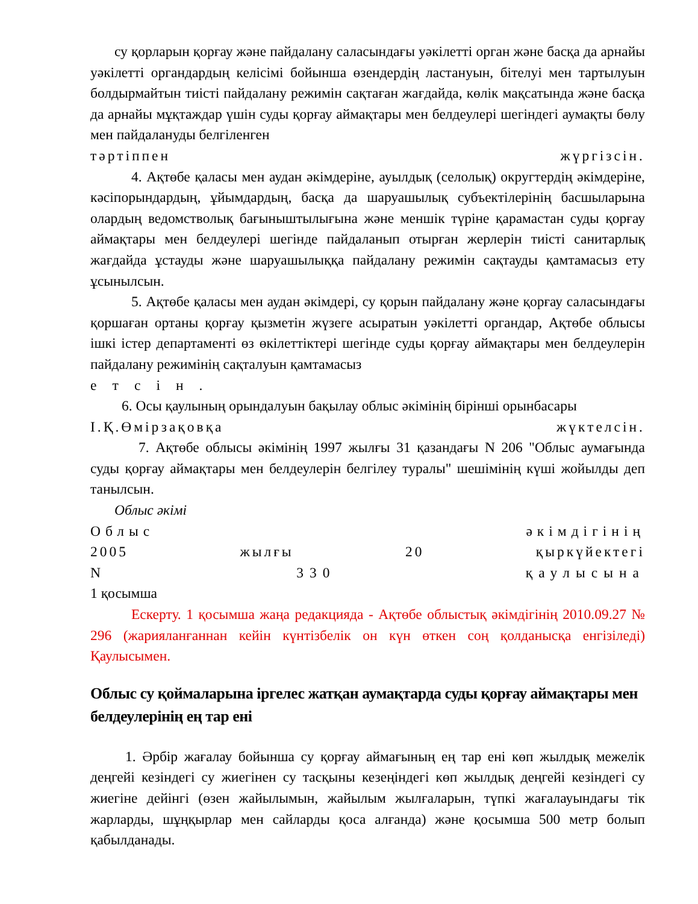су қорларын қорғау және пайдалану саласындағы уәкілетті орган және басқа да арнайы уәкілетті органдардың келісімі бойынша өзендердің ластануын, бітелуі мен тартылуын болдырмайтын тиісті пайдалану режимін сақтаған жағдайда, көлік мақсатында және басқа да арнайы мұқтаждар үшін суды қорғау аймақтары мен белдеулері шегіндегі аумақты бөлу мен пайдалануды белгіленген
тәртіппен жүргізсін.
4. Ақтөбе қаласы мен аудан әкімдеріне, ауылдық (селолық) округтердің әкімдеріне, кәсіпорындардың, ұйымдардың, басқа да шаруашылық субъектілерінің басшыларына олардың ведомстволық бағыныштылығына және меншік түріне қарамастан суды қорғау аймақтары мен белдеулері шегінде пайдаланып отырған жерлерін тиісті санитарлық жағдайда ұстауды және шаруашылыққа пайдалану режимін сақтауды қамтамасыз ету ұсынылсын.
5. Ақтөбе қаласы мен аудан әкімдері, су қорын пайдалану және қорғау саласындағы қоршаған ортаны қорғау қызметін жүзеге асыратын уәкілетті органдар, Ақтөбе облысы ішкі істер департаменті өз өкілеттіктері шегінде суды қорғау аймақтары мен белдеулерін пайдалану режимінің сақталуын қамтамасыз
етсін.
6. Осы қаулының орындалуын бақылау облыс әкімінің бірінші орынбасары
І.Қ.Өмірзақовқа жүктелсін.
7. Ақтөбе облысы әкімінің 1997 жылғы 31 қазандағы N 206 "Облыс аумағында суды қорғау аймақтары мен белдеулерін белгілеу туралы" шешімінің күші жойылды деп танылсын.
Облыс әкімі
Облыс әкімдігінің
2005 жылғы 20 қыркүйектегі
N 330 қаулысына
1 қосымша
Ескерту. 1 қосымша жаңа редакцияда - Ақтөбе облыстық әкімдігінің 2010.09.27 № 296 (жарияланғаннан кейін күнтізбелік он күн өткен соң қолданысқа енгізіледі) Қаулысымен.
Облыс су қоймаларына іргелес жатқан аумақтарда суды қорғау аймақтары мен белдеулерінің ең тар ені
1. Әрбір жағалау бойынша су қорғау аймағының ең тар ені көп жылдық межелік деңгейі кезіндегі су жиегінен су тасқыны кезеңіндегі көп жылдық деңгейі кезіндегі су жиегіне дейінгі (өзен жайылымын, жайылым жылғаларын, түпкі жағалауындағы тік жарларды, шұңқырлар мен сайларды қоса алғанда) және қосымша 500 метр болып қабылданады.